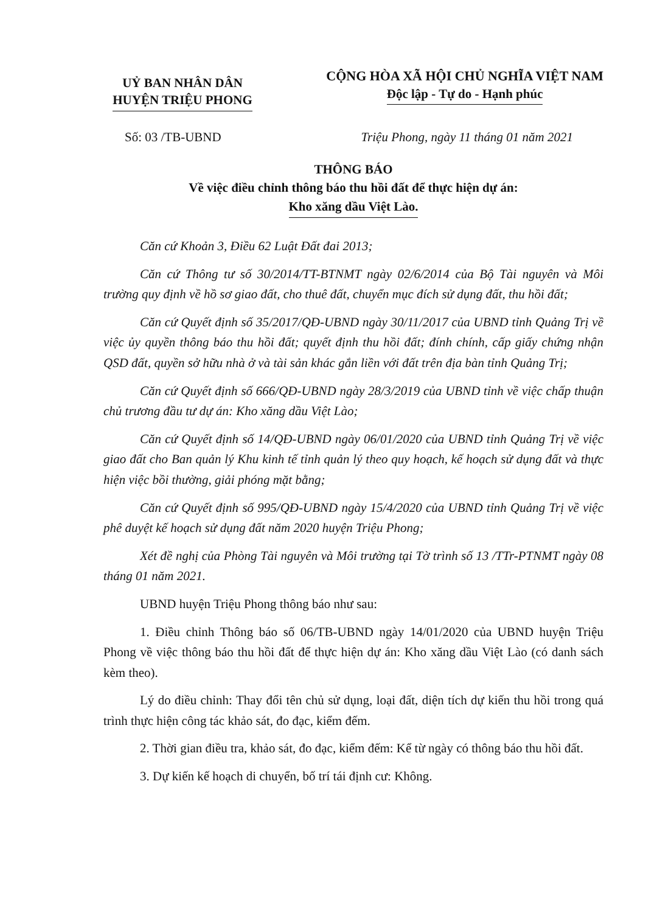UỶ BAN NHÂN DÂN
HUYỆN TRIỆU PHONG
CỘNG HÒA XÃ HỘI CHỦ NGHĨA VIỆT NAM
Độc lập - Tự do - Hạnh phúc
Số: 03 /TB-UBND Triệu Phong, ngày 11 tháng 01 năm 2021
THÔNG BÁO
Về việc điều chỉnh thông báo thu hồi đất để thực hiện dự án:
Kho xăng dầu Việt Lào.
Căn cứ Khoản 3, Điều 62 Luật Đất đai 2013;
Căn cứ Thông tư số 30/2014/TT-BTNMT ngày 02/6/2014 của Bộ Tài nguyên và Môi trường quy định về hồ sơ giao đất, cho thuê đất, chuyển mục đích sử dụng đất, thu hồi đất;
Căn cứ Quyết định số 35/2017/QĐ-UBND ngày 30/11/2017 của UBND tỉnh Quảng Trị về việc ủy quyền thông báo thu hồi đất; quyết định thu hồi đất; đính chính, cấp giấy chứng nhận QSD đất, quyền sở hữu nhà ở và tài sản khác gắn liền với đất trên địa bàn tỉnh Quảng Trị;
Căn cứ Quyết định số 666/QĐ-UBND ngày 28/3/2019 của UBND tỉnh về việc chấp thuận chủ trương đầu tư dự án: Kho xăng dầu Việt Lào;
Căn cứ Quyết định số 14/QĐ-UBND ngày 06/01/2020 của UBND tỉnh Quảng Trị về việc giao đất cho Ban quản lý Khu kinh tế tỉnh quản lý theo quy hoạch, kế hoạch sử dụng đất và thực hiện việc bồi thường, giải phóng mặt bằng;
Căn cứ Quyết định số 995/QĐ-UBND ngày 15/4/2020 của UBND tỉnh Quảng Trị về việc phê duyệt kế hoạch sử dụng đất năm 2020 huyện Triệu Phong;
Xét đề nghị của Phòng Tài nguyên và Môi trường tại Tờ trình số 13 /TTr-PTNMT ngày 08 tháng 01 năm 2021.
UBND huyện Triệu Phong thông báo như sau:
1. Điều chỉnh Thông báo số 06/TB-UBND ngày 14/01/2020 của UBND huyện Triệu Phong về việc thông báo thu hồi đất để thực hiện dự án: Kho xăng dầu Việt Lào (có danh sách kèm theo).
Lý do điều chỉnh: Thay đổi tên chủ sử dụng, loại đất, diện tích dự kiến thu hồi trong quá trình thực hiện công tác khảo sát, đo đạc, kiểm đếm.
2. Thời gian điều tra, khảo sát, đo đạc, kiểm đếm: Kể từ ngày có thông báo thu hồi đất.
3. Dự kiến kế hoạch di chuyển, bố trí tái định cư: Không.